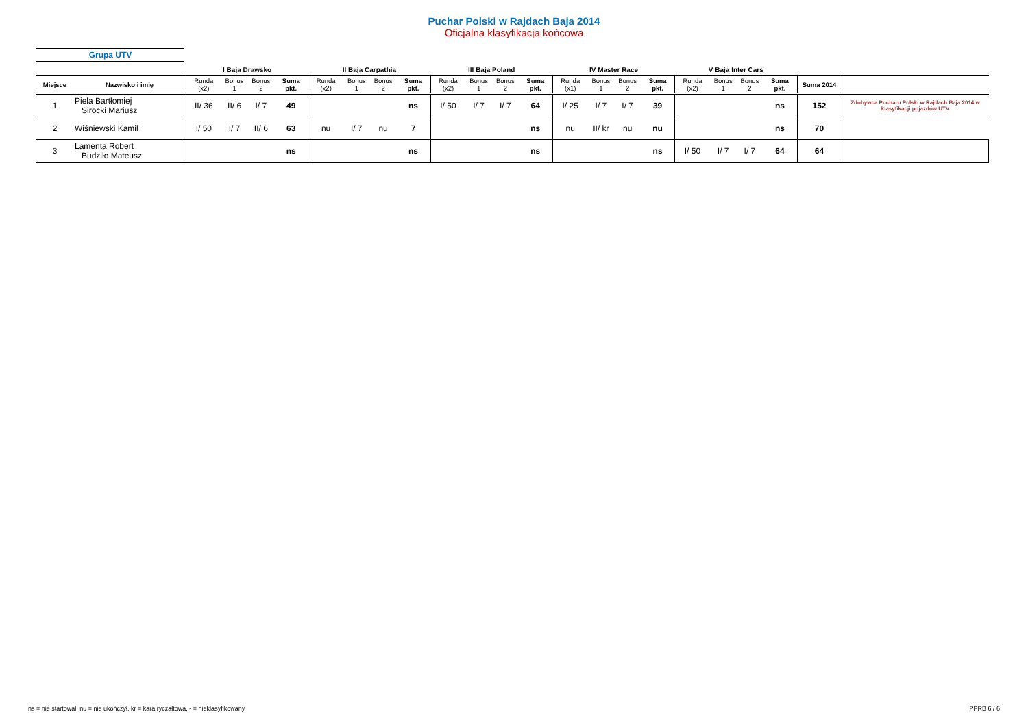Puchar Polski w Rajdach Baja 2014
Oficjalna klasyfikacja końcowa
Grupa UTV
| | | I Baja Drawsko | | | | II Baja Carpathia | | | | III Baja Poland | | | | IV Master Race | | | | V Baja Inter Cars | | | | | |
| --- | --- | --- | --- | --- | --- | --- | --- | --- | --- | --- | --- | --- | --- | --- | --- | --- | --- | --- | --- | --- | --- | --- | --- |
| Miejsce | Nazwisko i imię | Runda (x2) | Bonus 1 | Bonus 2 | Suma pkt. | Runda (x2) | Bonus 1 | Bonus 2 | Suma pkt. | Runda (x2) | Bonus 1 | Bonus 2 | Suma pkt. | Runda (x1) | Bonus 1 | Bonus 2 | Suma pkt. | Runda (x2) | Bonus 1 | Bonus 2 | Suma pkt. | Suma 2014 | |
| 1 | Piela Bartłomiej Sirocki Mariusz | II/ 36 | II/ 6 | I/ 7 | 49 | | | | ns | I/ 50 | I/ 7 | I/ 7 | 64 | I/ 25 | I/ 7 | I/ 7 | 39 | | | | ns | 152 | Zdobywca Pucharu Polski w Rajdach Baja 2014 w klasyfikacji pojazdów UTV |
| 2 | Wiśniewski Kamil | I/ 50 | I/ 7 | II/ 6 | 63 | nu | I/ 7 | nu | 7 | | | | ns | nu | II/ kr | nu | nu | | | | ns | 70 | |
| 3 | Lamenta Robert Budziło Mateusz | | | | ns | | | | ns | | | | ns | | | | ns | I/ 50 | I/ 7 | I/ 7 | 64 | 64 | |
ns = nie startował, nu = nie ukończył, kr = kara ryczałtowa, - = nieklasyfikowany PPRB 6 / 6